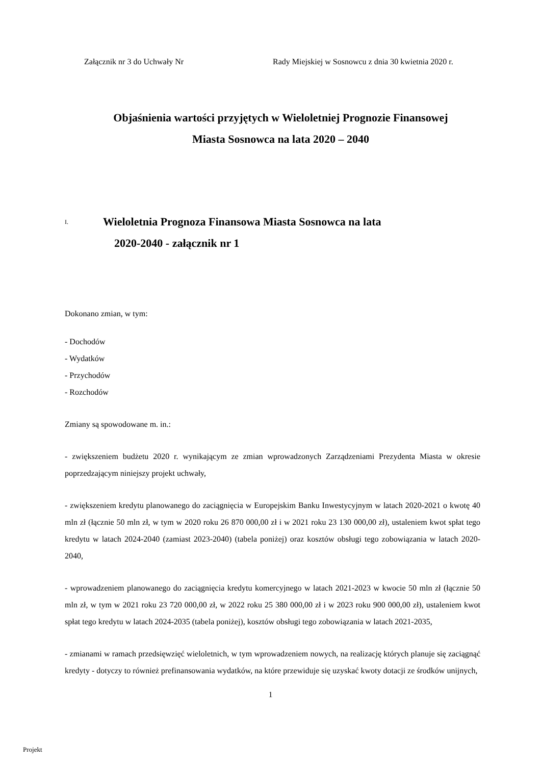Załącznik nr 3 do Uchwały Nr Rady Miejskiej w Sosnowcu z dnia 30 kwietnia 2020 r.
Objaśnienia wartości przyjętych w Wieloletniej Prognozie Finansowej
Miasta Sosnowca na lata 2020 – 2040
I. Wieloletnia Prognoza Finansowa Miasta Sosnowca na lata
2020-2040 - załącznik nr 1
Dokonano zmian, w tym:
- Dochodów
- Wydatków
- Przychodów
- Rozchodów
Zmiany są spowodowane m. in.:
- zwiększeniem budżetu 2020 r. wynikającym ze zmian wprowadzonych Zarządzeniami Prezydenta Miasta w okresie poprzedzającym niniejszy projekt uchwały,
- zwiększeniem kredytu planowanego do zaciągnięcia w Europejskim Banku Inwestycyjnym w latach 2020-2021 o kwotę 40 mln zł (łącznie 50 mln zł, w tym w 2020 roku 26 870 000,00 zł i w 2021 roku 23 130 000,00 zł), ustaleniem kwot spłat tego kredytu w latach 2024-2040 (zamiast 2023-2040) (tabela poniżej) oraz kosztów obsługi tego zobowiązania w latach 2020-2040,
- wprowadzeniem planowanego do zaciągnięcia kredytu komercyjnego w latach 2021-2023 w kwocie 50 mln zł (łącznie 50 mln zł, w tym w 2021 roku 23 720 000,00 zł, w 2022 roku 25 380 000,00 zł i w 2023 roku 900 000,00 zł), ustaleniem kwot spłat tego kredytu w latach 2024-2035 (tabela poniżej), kosztów obsługi tego zobowiązania w latach 2021-2035,
- zmianami w ramach przedsięwzięć wieloletnich, w tym wprowadzeniem nowych, na realizację których planuje się zaciągnąć kredyty - dotyczy to również prefinansowania wydatków, na które przewiduje się uzyskać kwoty dotacji ze środków unijnych,
1
Projekt